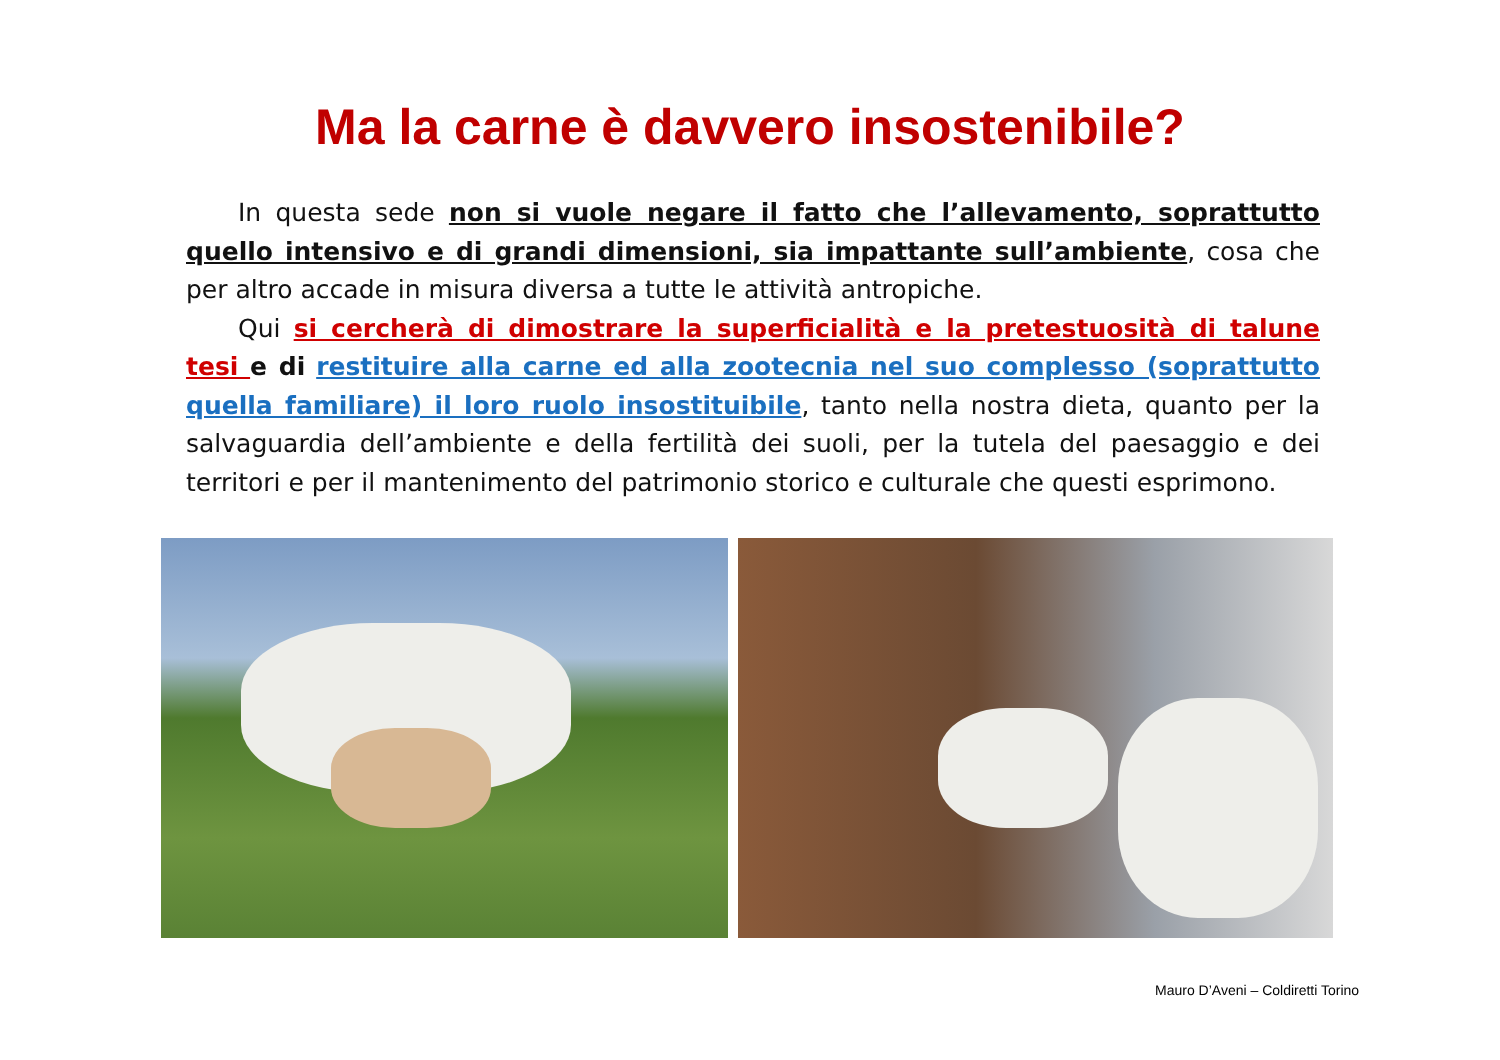Ma la carne è davvero insostenibile?
In questa sede non si vuole negare il fatto che l’allevamento, soprattutto quello intensivo e di grandi dimensioni, sia impattante sull’ambiente, cosa che per altro accade in misura diversa a tutte le attività antropiche.
Qui si cercherà di dimostrare la superficialità e la pretestuosità di talune tesi e di restituire alla carne ed alla zootecnia nel suo complesso (soprattutto quella familiare) il loro ruolo insostituibile, tanto nella nostra dieta, quanto per la salvaguardia dell’ambiente e della fertilità dei suoli, per la tutela del paesaggio e dei territori e per il mantenimento del patrimonio storico e culturale che questi esprimono.
Mauro D’Aveni – Coldiretti Torino